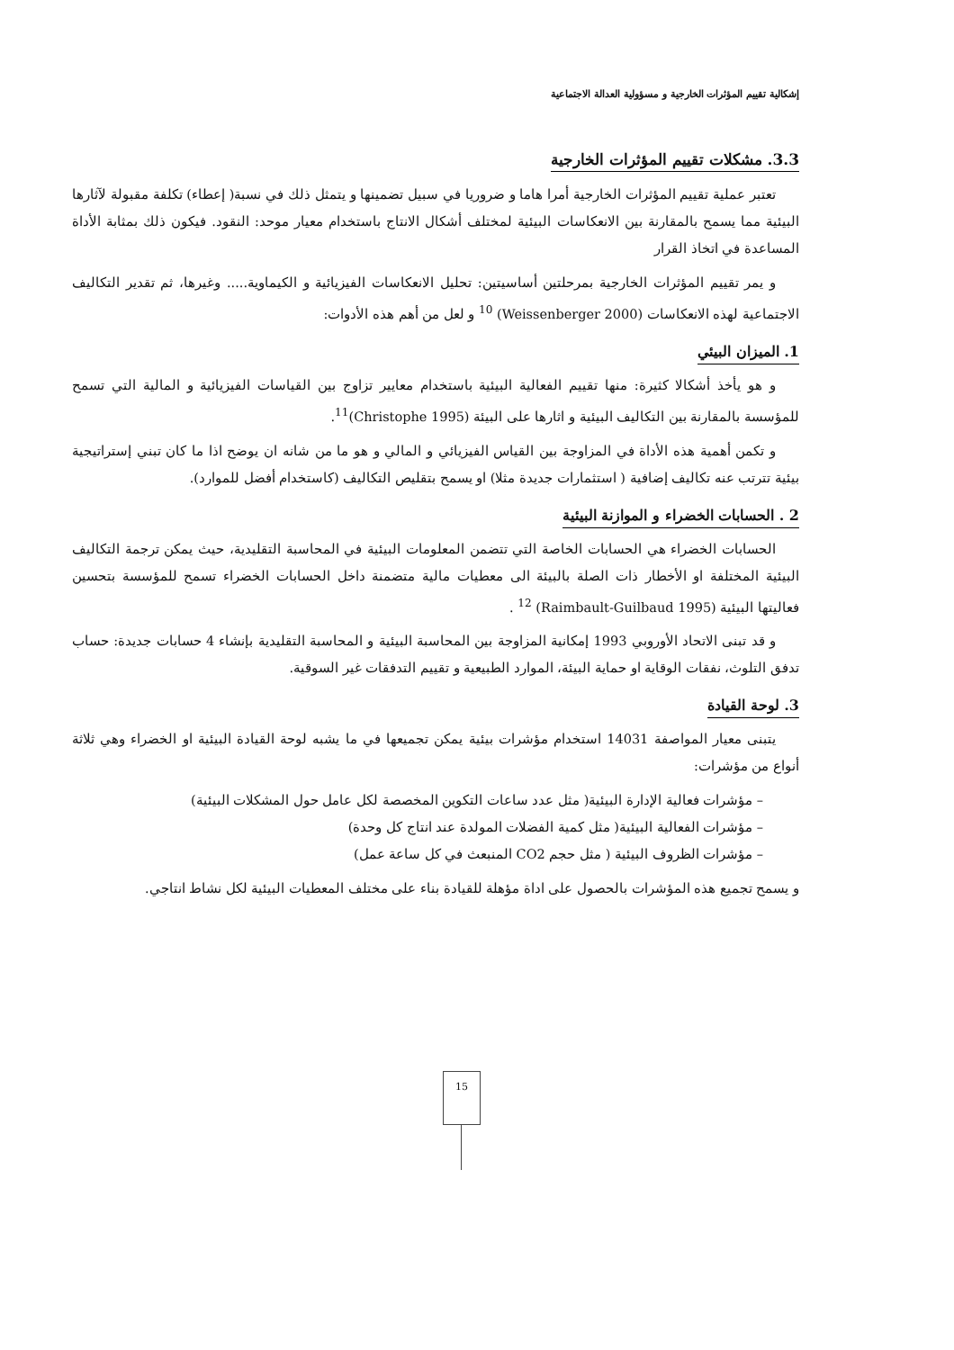إشكالية تقييم المؤثرات الخارجية و مسؤولية العدالة الاجتماعية
3.3. مشكلات تقييم المؤثرات الخارجية
تعتبر عملية تقييم المؤثرات الخارجية أمرا هاما و ضروريا في سبيل تضمينها و يتمثل ذلك في نسبة( إعطاء) تكلفة مقبولة لآثارها البيئية مما يسمح بالمقارنة بين الانعكاسات البيئية لمختلف أشكال الانتاج باستخدام معيار موحد: النقود. فيكون ذلك بمثابة الأداة المساعدة في اتخاذ القرار
و يمر تقييم المؤثرات الخارجية بمرحلتين أساسيتين: تحليل الانعكاسات الفيزيائية و الكيماوية..... وغيرها، ثم تقدير التكاليف الاجتماعية لهذه الانعكاسات (Weissenberger 2000) <sup>10</sup> و لعل من أهم هذه الأدوات:
1. الميزان البيئي
و هو يأخذ أشكالا كثيرة: منها تقييم الفعالية البيئية باستخدام معايير تزاوج بين القياسات الفيزيائية و المالية التي تسمح للمؤسسة بالمقارنة بين التكاليف البيئية و اثارها على البيئة (Christophe 1995)<sup>11</sup>.
و تكمن أهمية هذه الأداة في المزاوجة بين القياس الفيزيائي و المالي و هو ما من شانه ان يوضح اذا ما كان تبني إستراتيجية بيئية تترتب عنه تكاليف إضافية ( استثمارات جديدة مثلا) او يسمح بتقليص التكاليف (كاستخدام أفضل للموارد).
2 . الحسابات الخضراء و الموازنة البيئية
الحسابات الخضراء هي الحسابات الخاصة التي تتضمن المعلومات البيئية في المحاسبة التقليدية، حيث يمكن ترجمة التكاليف البيئية المختلفة او الأخطار ذات الصلة بالبيئة الى معطيات مالية متضمنة داخل الحسابات الخضراء تسمح للمؤسسة بتحسين فعاليتها البيئية (Raimbault-Guilbaud 1995) <sup>12</sup> .
و قد تبنى الاتحاد الأوروبي 1993 إمكانية المزاوجة بين المحاسبة البيئية و المحاسبة التقليدية بإنشاء 4 حسابات جديدة: حساب تدفق التلوث، نفقات الوقاية او حماية البيئة، الموارد الطبيعية و تقييم التدفقات غير السوقية.
3. لوحة القيادة
يتبنى معيار المواصفة 14031 استخدام مؤشرات بيئية يمكن تجميعها في ما يشبه لوحة القيادة البيئية او الخضراء وهي ثلاثة أنواع من مؤشرات:
– مؤشرات فعالية الإدارة البيئية( مثل عدد ساعات التكوين المخصصة لكل عامل حول المشكلات البيئية)
– مؤشرات الفعالية البيئية( مثل كمية الفضلات المولدة عند انتاج كل وحدة)
– مؤشرات الظروف البيئية ( مثل حجم CO2 المنبعث في كل ساعة عمل)
و يسمح تجميع هذه المؤشرات بالحصول على اداة مؤهلة للقيادة بناء على مختلف المعطيات البيئية لكل نشاط انتاجي.
15